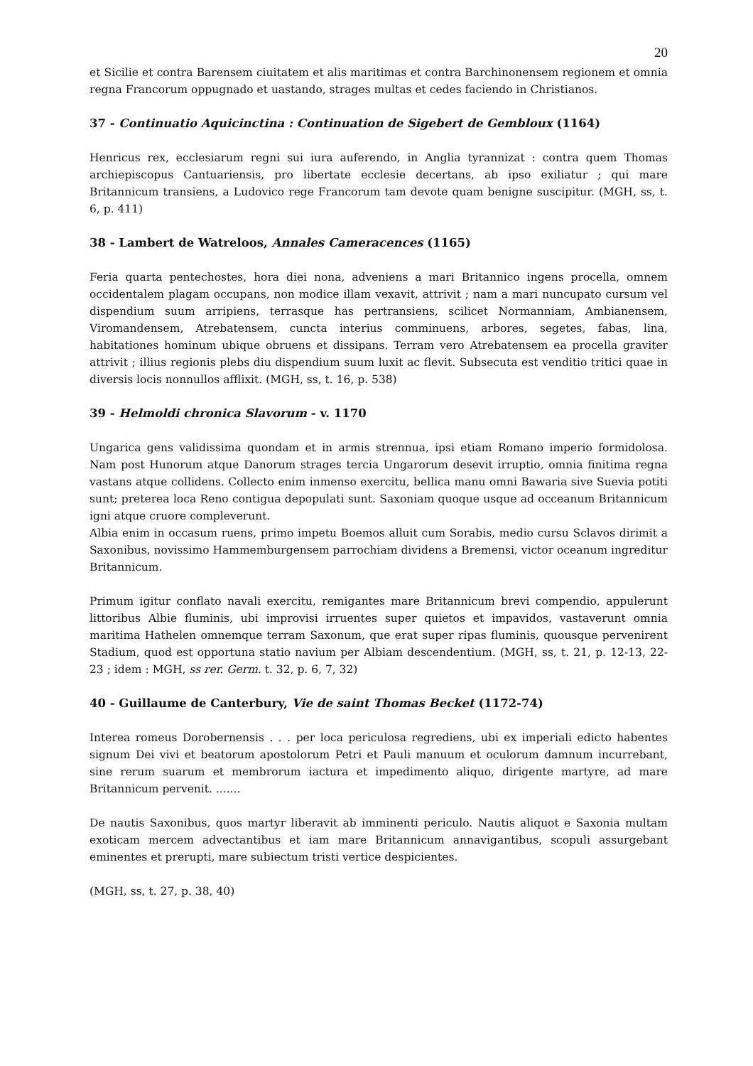20
et Sicilie et contra Barensem ciuitatem et alis maritimas et contra Barchinonensem regionem et omnia regna Francorum oppugnado et uastando, strages multas et cedes faciendo in Christianos.
37 - Continuatio Aquicinctina : Continuation de Sigebert de Gembloux (1164)
Henricus rex, ecclesiarum regni sui iura auferendo, in Anglia tyrannizat : contra quem Thomas archiepiscopus Cantuariensis, pro libertate ecclesie decertans, ab ipso exiliatur ; qui mare Britannicum transiens, a Ludovico rege Francorum tam devote quam benigne suscipitur. (MGH, ss, t. 6, p. 411)
38 - Lambert de Watreloos, Annales Cameracences (1165)
Feria quarta pentechostes, hora diei nona, adveniens a mari Britannico ingens procella, omnem occidentalem plagam occupans, non modice illam vexavit, attrivit ; nam a mari nuncupato cursum vel dispendium suum arripiens, terrasque has pertransiens, scilicet Normanniam, Ambianensem, Viromandensem, Atrebatensem, cuncta interius comminuens, arbores, segetes, fabas, lina, habitationes hominum ubique obruens et dissipans. Terram vero Atrebatensem ea procella graviter attrivit ; illius regionis plebs diu dispendium suum luxit ac flevit. Subsecuta est venditio tritici quae in diversis locis nonnullos afflixit. (MGH, ss, t. 16, p. 538)
39 - Helmoldi chronica Slavorum - v. 1170
Ungarica gens validissima quondam et in armis strennua, ipsi etiam Romano imperio formidolosa. Nam post Hunorum atque Danorum strages tercia Ungarorum desevit irruptio, omnia finitima regna vastans atque collidens. Collecto enim inmenso exercitu, bellica manu omni Bawaria sive Suevia potiti sunt; preterea loca Reno contigua depopulati sunt. Saxoniam quoque usque ad occeanum Britannicum igni atque cruore compleverunt.
Albia enim in occasum ruens, primo impetu Boemos alluit cum Sorabis, medio cursu Sclavos dirimit a Saxonibus, novissimo Hammemburgensem parrochiam dividens a Bremensi, victor oceanum ingreditur Britannicum.
Primum igitur conflato navali exercitu, remigantes mare Britannicum brevi compendio, appulerunt littoribus Albie fluminis, ubi improvisi irruentes super quietos et impavidos, vastaverunt omnia maritima Hathelen omnemque terram Saxonum, que erat super ripas fluminis, quousque pervenirent Stadium, quod est opportuna statio navium per Albiam descendentium. (MGH, ss, t. 21, p. 12-13, 22-23 ; idem : MGH, ss rer. Germ. t. 32, p. 6, 7, 32)
40 - Guillaume de Canterbury, Vie de saint Thomas Becket (1172-74)
Interea romeus Dorobernensis . . . per loca periculosa regrediens, ubi ex imperiali edicto habentes signum Dei vivi et beatorum apostolorum Petri et Pauli manuum et oculorum damnum incurrebant, sine rerum suarum et membrorum iactura et impedimento aliquo, dirigente martyre, ad mare Britannicum pervenit. .......
De nautis Saxonibus, quos martyr liberavit ab imminenti periculo. Nautis aliquot e Saxonia multam exoticam mercem advectantibus et iam mare Britannicum annavigantibus, scopuli assurgebant eminentes et prerupti, mare subiectum tristi vertice despicientes.
(MGH, ss, t. 27, p. 38, 40)